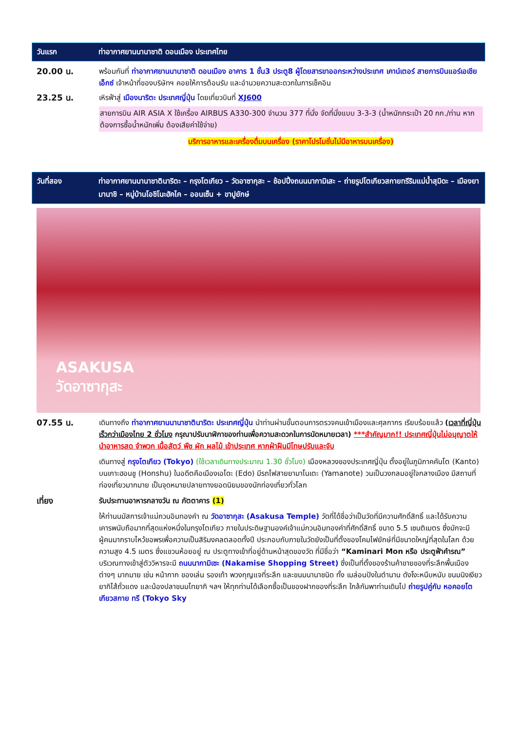วันแรก ท่าอากาศยานนานาชาติ ดอนเมือง ประเทศไทย
20.00 น. พร้อมกันที่ ท่าอากาศยานนานาชาติ ดอนเมือง อาคาร 1 ชั้น3 ประตู8 ผู้โดยสารขาออกระหว่างประเทศ เคาน์เตอร์ สายการบินแอร์เอเชีย เอ็กซ์ เจ้าหน้าที่ของบริษัทฯ คอยให้การต้อนรับ และอำนวยความสะดวกในการเช็คอิน
23.25 น. เหิรฟ้าสู่ เมืองนาริตะ ประเทศญี่ปุ่น โดยเที่ยวบินที่ XJ600
สายการบิน AIR ASIA X ใช้เครื่อง AIRBUS A330-300 จำนวน 377 ที่นั่ง จัดที่นั่งแบบ 3-3-3 (น้ำหนักกระเป๋า 20 กก./ท่าน หากต้องการซื้อน้ำหนักเพิ่ม ต้องเสียค่าใช้จ่าย)
บริการอาหารและเครื่องดื่มบนเครื่อง (ราคาโปรโมชั่นไม่มีอาหารบนเครื่อง)
วันที่สอง ท่าอากาศยานนานาชาตินาริตะ – กรุงโตเกียว – วัดอาซากุสะ – ช้อปปิ้งถนนนากามิเสะ – ถ่ายรูปโตเกียวสกายทรีริมแม่น้ำสุมิดะ – เมืองยามานาชิ – หมู่บ้านโอชิโนะฮัคไค – ออนเซ็น + ขาปูยักษ์
ASAKUSA
วัดอาซากุสะ
07.55 น. เดินทางถึง ท่าอากาศยานนานาชาตินาริตะ ประเทศญี่ปุ่น นำท่านผ่านขั้นตอนการตรวจคนเข้าเมืองและศุลกากร เรียบร้อยแล้ว (เวลาที่ญี่ปุ่น เร็วกว่าเมืองไทย 2 ชั่วโมง กรุณาปรับนาฬิกาของท่านเพื่อความสะดวกในการนัดหมายเวลา) ***สำคัญมาก!! ประเทศญี่ปุ่นไม่อนุญาตให้นำอาหารสด จำพวก เนื้อสัตว์ พืช ผัก ผลไม้ เข้าประเทศ หากฝ่าฝืนมีโทษปรับและจับ
เดินทางสู่ กรุงโตเกียว (Tokyo) (ใช้เวลาเดินทางประมาณ 1.30 ชั่วโมง) เมืองหลวงของประเทศญี่ปุ่น ตั้งอยู่ในภูมิภาคคันโต (Kanto) บนเกาะฮอนชู (Honshu) ในอดีตคือเมืองเอโดะ (Edo) มีรถไฟสายยามาโนเตะ (Yamanote) วนเป็นวงกลมอยู่ใจกลางเมือง มีสถานที่ท่องเที่ยวมากมาย เป็นจุดหมายปลายทางยอดนิยมของนักท่องเที่ยวทั่วโลก
เที่ยง รับประทานอาหารกลางวัน ณ ภัตตาคาร (1)
ให้ท่านนมัสการเจ้าแม่กวนอิมทองคำ ณ วัดอาซากุสะ (Asakusa Temple) วัดที่ได้ชื่อว่าเป็นวัดที่มีความศักดิ์สิทธิ์ และได้รับความเคารพนับถือมากที่สุดแห่งหนึ่งในกรุงโตเกียว ภายในประดิษฐานองค์เจ้าแม่กวนอิมทองคำที่ศักดิ์สิทธิ์ ขนาด 5.5 เซนติเมตร ซึ่งมักจะมีผู้คนมากราบไหว้ขอพรเพื่อความเป็นสิริมงคลตลอดทั้งปี ประกอบกับภายในวัดยังเป็นที่ตั้งของโคมไฟยักษ์ที่มีขนาดใหญ่ที่สุดในโลก ด้วยความสูง 4.5 เมตร ซึ่งแขวนห้อยอยู่ ณ ประตูทางเข้าที่อยู่ด้านหน้าสุดของวัด ที่มีชื่อว่า “Kaminari Mon หรือ ประตูฟ้าคำรณ” บริเวณทางเข้าสู่ตัววิหารจะมี ถนนนากามิเซะ (Nakamise Shopping Street) ซึ่งเป็นที่ตั้งของร้านค้าขายของที่ระลึกพื้นเมืองต่างๆ มากมาย เช่น หน้ากาก ของเล่น รองเท้า พวงกุญแจที่ระลึก และขนมนานาชนิด ทั้ง เมล่อนปังในตำนาน ดังโงะหนึบหนับ ขนมนิงเงียวยากิไส้ถั่วแดง และน้องปลาขนมไทยากิ ฯลฯ ให้ทุกท่านได้เลือกซื้อเป็นของฝากของที่ระลึก ใกล้กันพาท่านเดินไป ถ่ายรูปคู่กับ หอคอยโตเกียวสกาย ทรี (Tokyo Sky